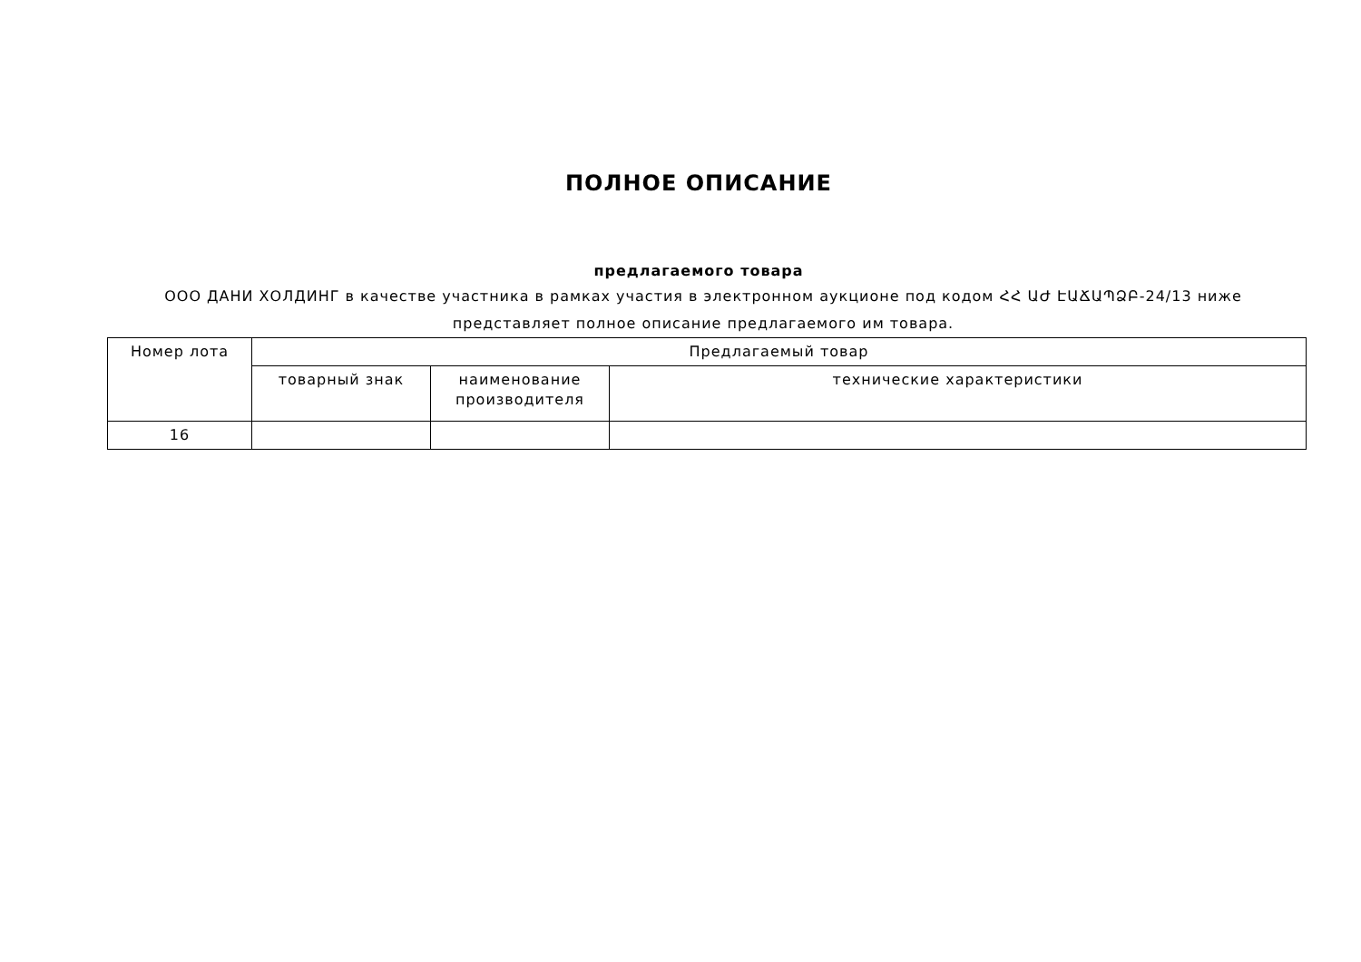ПОЛНОЕ ОПИСАНИЕ
предлагаемого товара
ООО ДАНИ ХОЛДИНГ в качестве участника в рамках участия в электронном аукционе под кодом ՀՀ ԱԺ ԷԱՃԱՊՁԲ-24/13 ниже представляет полное описание предлагаемого им товара.
| Номер лота | Предлагаемый товар | | |
| --- | --- | --- | --- |
| | товарный знак | наименование производителя | технические характеристики |
| 16 | | | |